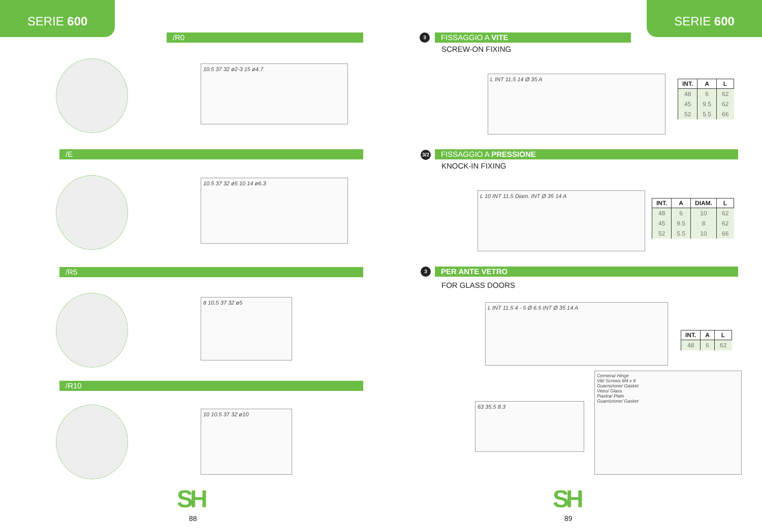SERIE 600 SERIE 600
/R0
10.5 37 32 ø2-3 15 ø4.7
/E
10.5 37 32 ø5 10 14 ø6.3
/R5
8 10.5 37 32 ø5
/R10
10 10.5 37 32 ø10
SH
88
3 FISSAGGIO A VITE
SCREW-ON FIXING
L INT 11.5 14 Ø 35 A
| INT. | A | L |
| --- | --- | --- |
| 48 | 6 | 62 |
| 45 | 9.5 | 62 |
| 52 | 5.5 | 66 |
3/2 FISSAGGIO A PRESSIONE
KNOCK-IN FIXING
L 10 INT 11.5 Diam. INT Ø 35 14 A
| INT. | A | DIAM. | L |
| --- | --- | --- | --- |
| 48 | 6 | 10 | 62 |
| 45 | 9.5 | 8 | 62 |
| 52 | 5.5 | 10 | 66 |
3 PER ANTE VETRO
FOR GLASS DOORS
L INT 11.5 4 - 5 Ø 6.5 INT Ø 35 14 A
| INT. | A | L |
| --- | --- | --- |
| 48 | 6 | 62 |
63 35.5 8.3
Cerniera/ Hinge
Viti/ Screws M4 x 9
Guarnizione/ Gasket
Vetro/ Glass
Piastra/ Plate
Guarnizione/ Gasket
SH
89